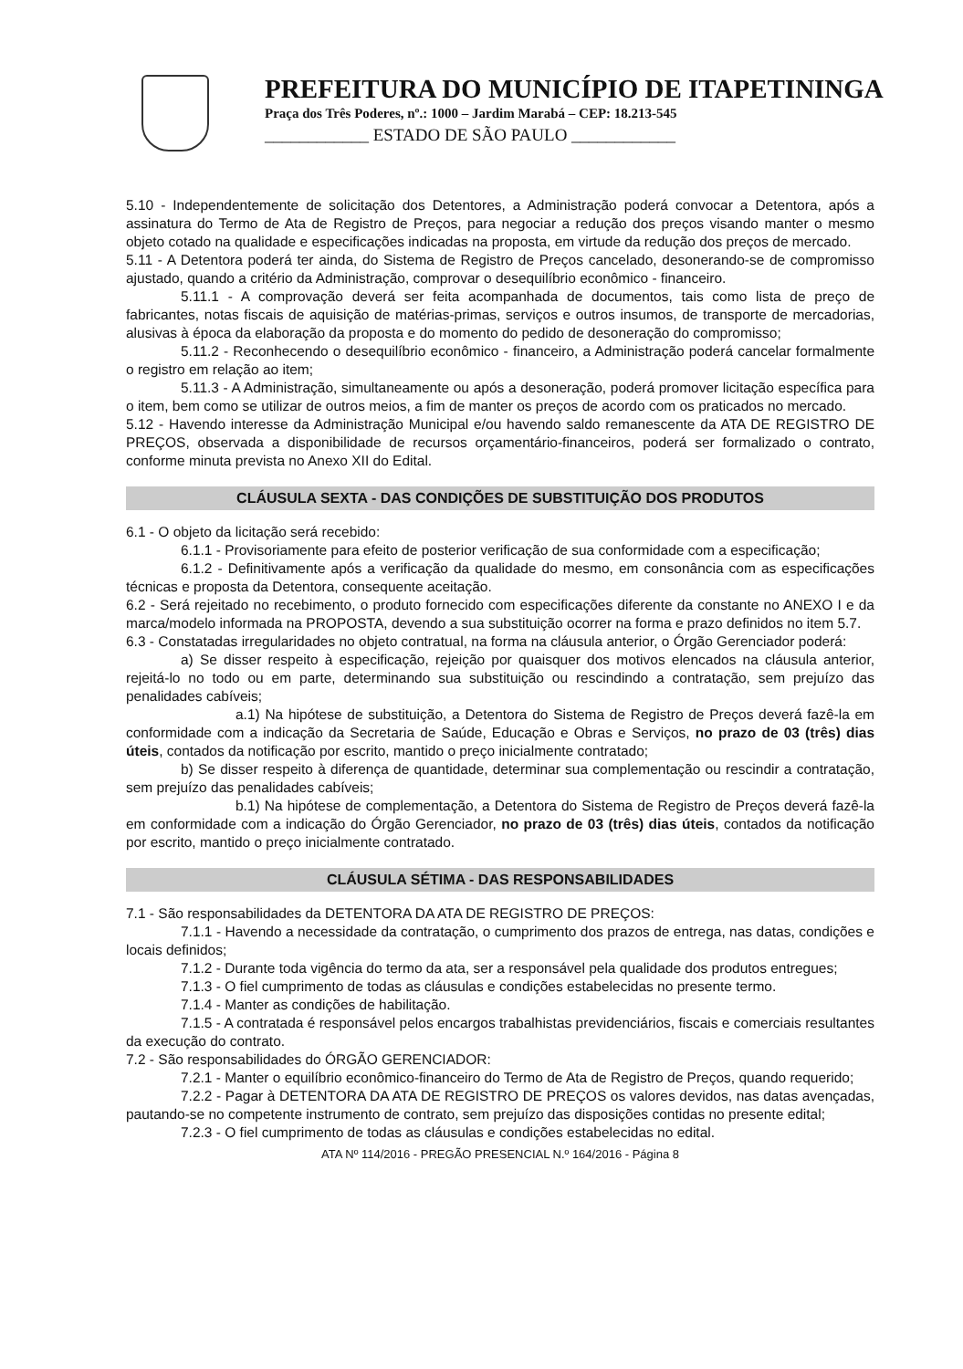PREFEITURA DO MUNICÍPIO DE ITAPETININGA
Praça dos Três Poderes, nº.: 1000 – Jardim Marabá – CEP: 18.213-545
____________ ESTADO DE SÃO PAULO ____________
5.10 - Independentemente de solicitação dos Detentores, a Administração poderá convocar a Detentora, após a assinatura do Termo de Ata de Registro de Preços, para negociar a redução dos preços visando manter o mesmo objeto cotado na qualidade e especificações indicadas na proposta, em virtude da redução dos preços de mercado.
5.11 - A Detentora poderá ter ainda, do Sistema de Registro de Preços cancelado, desonerando-se de compromisso ajustado, quando a critério da Administração, comprovar o desequilíbrio econômico - financeiro.
5.11.1 - A comprovação deverá ser feita acompanhada de documentos, tais como lista de preço de fabricantes, notas fiscais de aquisição de matérias-primas, serviços e outros insumos, de transporte de mercadorias, alusivas à época da elaboração da proposta e do momento do pedido de desoneração do compromisso;
5.11.2 - Reconhecendo o desequilíbrio econômico - financeiro, a Administração poderá cancelar formalmente o registro em relação ao item;
5.11.3 - A Administração, simultaneamente ou após a desoneração, poderá promover licitação específica para o item, bem como se utilizar de outros meios, a fim de manter os preços de acordo com os praticados no mercado.
5.12 - Havendo interesse da Administração Municipal e/ou havendo saldo remanescente da ATA DE REGISTRO DE PREÇOS, observada a disponibilidade de recursos orçamentário-financeiros, poderá ser formalizado o contrato, conforme minuta prevista no Anexo XII do Edital.
CLÁUSULA SEXTA - DAS CONDIÇÕES DE SUBSTITUIÇÃO DOS PRODUTOS
6.1 - O objeto da licitação será recebido:
6.1.1 - Provisoriamente para efeito de posterior verificação de sua conformidade com a especificação;
6.1.2 - Definitivamente após a verificação da qualidade do mesmo, em consonância com as especificações técnicas e proposta da Detentora, consequente aceitação.
6.2 - Será rejeitado no recebimento, o produto fornecido com especificações diferente da constante no ANEXO I e da marca/modelo informada na PROPOSTA, devendo a sua substituição ocorrer na forma e prazo definidos no item 5.7.
6.3 - Constatadas irregularidades no objeto contratual, na forma na cláusula anterior, o Órgão Gerenciador poderá:
a) Se disser respeito à especificação, rejeição por quaisquer dos motivos elencados na cláusula anterior, rejeitá-lo no todo ou em parte, determinando sua substituição ou rescindindo a contratação, sem prejuízo das penalidades cabíveis;
a.1) Na hipótese de substituição, a Detentora do Sistema de Registro de Preços deverá fazê-la em conformidade com a indicação da Secretaria de Saúde, Educação e Obras e Serviços, no prazo de 03 (três) dias úteis, contados da notificação por escrito, mantido o preço inicialmente contratado;
b) Se disser respeito à diferença de quantidade, determinar sua complementação ou rescindir a contratação, sem prejuízo das penalidades cabíveis;
b.1) Na hipótese de complementação, a Detentora do Sistema de Registro de Preços deverá fazê-la em conformidade com a indicação do Órgão Gerenciador, no prazo de 03 (três) dias úteis, contados da notificação por escrito, mantido o preço inicialmente contratado.
CLÁUSULA SÉTIMA - DAS RESPONSABILIDADES
7.1 - São responsabilidades da DETENTORA DA ATA DE REGISTRO DE PREÇOS:
7.1.1 - Havendo a necessidade da contratação, o cumprimento dos prazos de entrega, nas datas, condições e locais definidos;
7.1.2 - Durante toda vigência do termo da ata, ser a responsável pela qualidade dos produtos entregues;
7.1.3 - O fiel cumprimento de todas as cláusulas e condições estabelecidas no presente termo.
7.1.4 - Manter as condições de habilitação.
7.1.5 - A contratada é responsável pelos encargos trabalhistas previdenciários, fiscais e comerciais resultantes da execução do contrato.
7.2 - São responsabilidades do ÓRGÃO GERENCIADOR:
7.2.1 - Manter o equilíbrio econômico-financeiro do Termo de Ata de Registro de Preços, quando requerido;
7.2.2 - Pagar à DETENTORA DA ATA DE REGISTRO DE PREÇOS os valores devidos, nas datas avençadas, pautando-se no competente instrumento de contrato, sem prejuízo das disposições contidas no presente edital;
7.2.3 - O fiel cumprimento de todas as cláusulas e condições estabelecidas no edital.
ATA Nº 114/2016 - PREGÃO PRESENCIAL N.º 164/2016 - Página 8